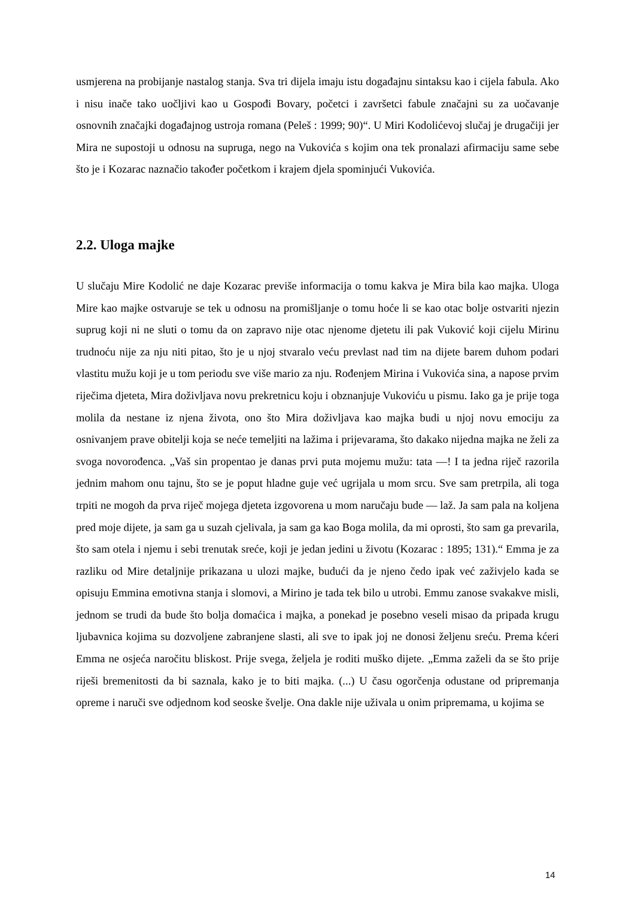usmjerena na probijanje nastalog stanja. Sva tri dijela imaju istu događajnu sintaksu kao i cijela fabula. Ako i nisu inače tako uočljivi kao u Gospođi Bovary, početci i završetci fabule značajni su za uočavanje osnovnih značajki događajnog ustroja romana (Peleš : 1999; 90)“. U Miri Kodolićevoj slučaj je drugačiji jer Mira ne supostoji u odnosu na supruga, nego na Vukovića s kojim ona tek pronalazi afirmaciju same sebe što je i Kozarac naznačio također početkom i krajem djela spominjući Vukovića.
2.2. Uloga majke
U slučaju Mire Kodolić ne daje Kozarac previše informacija o tomu kakva je Mira bila kao majka. Uloga Mire kao majke ostvaruje se tek u odnosu na promišljanje o tomu hoće li se kao otac bolje ostvariti njezin suprug koji ni ne sluti o tomu da on zapravo nije otac njenome djetetu ili pak Vuković koji cijelu Mirinu trudnoću nije za nju niti pitao, što je u njoj stvaralo veću prevlast nad tim na dijete barem duhom podari vlastitu mužu koji je u tom periodu sve više mario za nju. Rođenjem Mirina i Vukovića sina, a napose prvim riječima djeteta, Mira doživljava novu prekretnicu koju i obznanjuje Vukoviću u pismu. Iako ga je prije toga molila da nestane iz njena života, ono što Mira doživljava kao majka budi u njoj novu emociju za osnivanjem prave obitelji koja se neće temeljiti na lažima i prijevarama, što dakako nijedna majka ne želi za svoga novorođenca. „Vaš sin propentao je danas prvi puta mojemu mužu: tata —! I ta jedna riječ razorila jednim mahom onu tajnu, što se je poput hladne guje već ugrijala u mom srcu. Sve sam pretrpila, ali toga trpiti ne mogoh da prva riječ mojega djeteta izgovorena u mom naručaju bude — laž. Ja sam pala na koljena pred moje dijete, ja sam ga u suzah cjelivala, ja sam ga kao Boga molila, da mi oprosti, što sam ga prevarila, što sam otela i njemu i sebi trenutak sreće, koji je jedan jedini u životu (Kozarac : 1895; 131).“ Emma je za razliku od Mire detaljnije prikazana u ulozi majke, budući da je njeno čedo ipak već zaživjelo kada se opisuju Emmina emotivna stanja i slomovi, a Mirino je tada tek bilo u utrobi. Emmu zanose svakakve misli, jednom se trudi da bude što bolja domaćica i majka, a ponekad je posebno veseli misao da pripada krugu ljubavnica kojima su dozvoljene zabranjene slasti, ali sve to ipak joj ne donosi željenu sreću. Prema kćeri Emma ne osjeća naročitu bliskost. Prije svega, željela je roditi muško dijete. „Emma zaželi da se što prije riješi bremenitosti da bi saznala, kako je to biti majka. (...) U času ogorčenja odustane od pripremanja opreme i naruči sve odjednom kod seoske švelje. Ona dakle nije uživala u onim pripremama, u kojima se
14